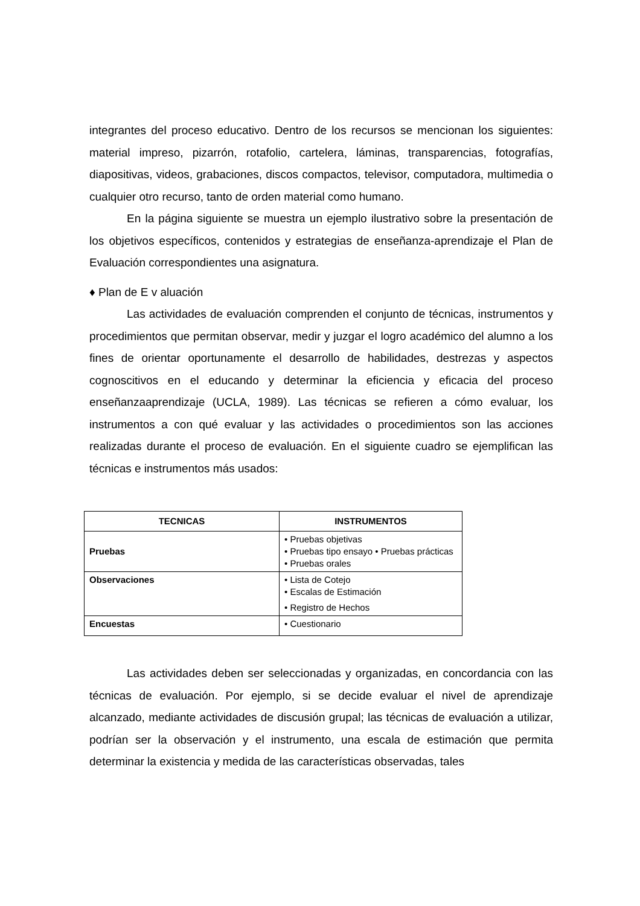integrantes del proceso educativo. Dentro de los recursos se mencionan los siguientes: material impreso, pizarrón, rotafolio, cartelera, láminas, transparencias, fotografías, diapositivas, videos, grabaciones, discos compactos, televisor, computadora, multimedia o cualquier otro recurso, tanto de orden material como humano.
En la página siguiente se muestra un ejemplo ilustrativo sobre la presentación de los objetivos específicos, contenidos y estrategias de enseñanza-aprendizaje el Plan de Evaluación correspondientes una asignatura.
♦ Plan de E v aluación
Las actividades de evaluación comprenden el conjunto de técnicas, instrumentos y procedimientos que permitan observar, medir y juzgar el logro académico del alumno a los fines de orientar oportunamente el desarrollo de habilidades, destrezas y aspectos cognoscitivos en el educando y determinar la eficiencia y eficacia del proceso enseñanzaaprendizaje (UCLA, 1989). Las técnicas se refieren a cómo evaluar, los instrumentos a con qué evaluar y las actividades o procedimientos son las acciones realizadas durante el proceso de evaluación. En el siguiente cuadro se ejemplifican las técnicas e instrumentos más usados:
| TECNICAS | INSTRUMENTOS |
| --- | --- |
| Pruebas | • Pruebas objetivas • Pruebas tipo ensayo • Pruebas prácticas • Pruebas orales |
| Observaciones | • Lista de Cotejo • Escalas de Estimación • Registro de Hechos |
| Encuestas | • Cuestionario |
Las actividades deben ser seleccionadas y organizadas, en concordancia con las técnicas de evaluación. Por ejemplo, si se decide evaluar el nivel de aprendizaje alcanzado, mediante actividades de discusión grupal; las técnicas de evaluación a utilizar, podrían ser la observación y el instrumento, una escala de estimación que permita determinar la existencia y medida de las características observadas, tales